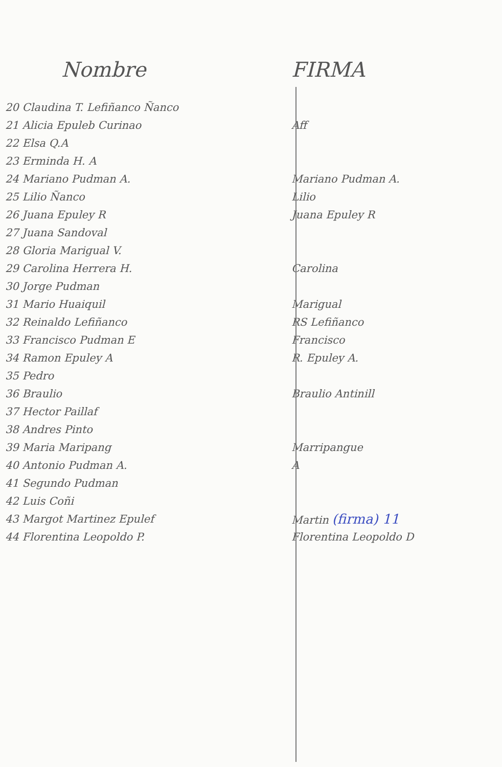| Nombre | FIRMA |
| --- | --- |
| 20 Claudina T. Lefiñanco Ñanco | |
| 21 Alicia Epuleb Curinao | Aff |
| 22 Elsa Q.A | |
| 23 Erminda H. A | |
| 24 Mariano Pudman A. | Mariano Pudman A. |
| 25 Lilio Ñanco | Lilio |
| 26 Juana Epuley R | Juana Epuley R |
| 27 Juana Sandoval | |
| 28 Gloria Marigual V. | |
| 29 Carolina Herrera H. | Carolina |
| 30 Jorge Pudman | |
| 31 Mario Huaiquil | Marigual |
| 32 Reinaldo Lefiñanco | RS Lefiñanco |
| 33 Francisco Pudman E | Francisco |
| 34 Ramon Epuley A | R. Epuley A. |
| 35 Pedro | |
| 36 Braulio | Braulio Antinill |
| 37 Hector Paillaf | |
| 38 Andres Pinto | |
| 39 Maria Maripang | Marripangue |
| 40 Antonio Pudman A. | A |
| 41 Segundo Pudman | |
| 42 Luis Coñi | |
| 43 Margot Martinez Epulef | Martin (firma) 11 |
| 44 Florentina Leopoldo P. | Florentina Leopoldo D |